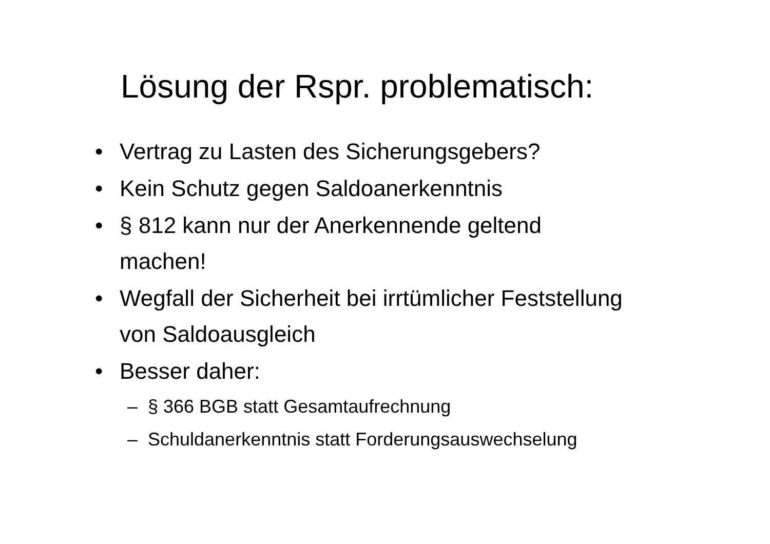Lösung der Rspr. problematisch:
• Vertrag zu Lasten des Sicherungsgebers?
• Kein Schutz gegen Saldoanerkenntnis
• § 812 kann nur der Anerkennende geltend machen!
• Wegfall der Sicherheit bei irrtümlicher Feststellung von Saldoausgleich
• Besser daher:
– § 366 BGB statt Gesamtaufrechnung
– Schuldanerkenntnis statt Forderungsauswechselung